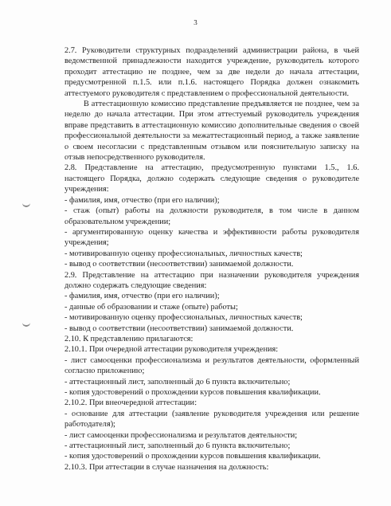3
2.7. Руководители структурных подразделений администрации района, в чьей ведомственной принадлежности находится учреждение, руководитель которого проходит аттестацию не позднее, чем за две недели до начала аттестации, предусмотренной п.1.5. или п.1.6. настоящего Порядка должен ознакомить аттестуемого руководителя с представлением о профессиональной деятельности.
В аттестационную комиссию представление предъявляется не позднее, чем за неделю до начала аттестации. При этом аттестуемый руководитель учреждения вправе представить в аттестационную комиссию дополнительные сведения о своей профессиональной деятельности за межаттестационный период, а также заявление о своем несогласии с представленным отзывом или пояснительную записку на отзыв непосредственного руководителя.
2.8. Представление на аттестацию, предусмотренную пунктами 1.5., 1.6. настоящего Порядка, должно содержать следующие сведения о руководителе учреждения:
- фамилия, имя, отчество (при его наличии);
- стаж (опыт) работы на должности руководителя, в том числе в данном образовательном учреждении;
- аргументированную оценку качества и эффективности работы руководителя учреждения;
- мотивированную оценку профессиональных, личностных качеств;
- вывод о соответствии (несоответствии) занимаемой должности.
2.9. Представление на аттестацию при назначении руководителя учреждения должно содержать следующие сведения:
- фамилия, имя, отчество (при его наличии);
- данные об образовании и стаже (опыте) работы;
- мотивированную оценку профессиональных, личностных качеств;
- вывод о соответствии (несоответствии) занимаемой должности.
2.10. К представлению прилагаются:
2.10.1. При очередной аттестации руководителя учреждения:
- лист самооценки профессионализма и результатов деятельности, оформленный согласно приложению;
- аттестационный лист, заполненный до 6 пункта включительно;
- копия удостоверений о прохождении курсов повышения квалификации.
2.10.2. При внеочередной аттестации:
- основание для аттестации (заявление руководителя учреждения или решение работодателя);
- лист самооценки профессионализма и результатов деятельности;
- аттестационный лист, заполненный до 6 пункта включительно;
- копия удостоверений о прохождении курсов повышения квалификации.
2.10.3. При аттестации в случае назначения на должность: